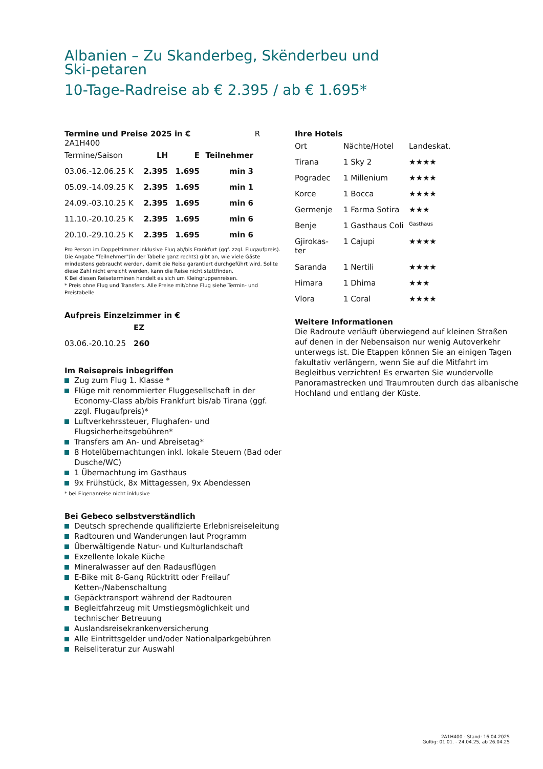Albanien – Zu Skanderbeg, Skënderbeu und Ski-petaren
10-Tage-Radreise ab € 2.395 / ab € 1.695*
Termine und Preise 2025 in € R 2A1H400
| Termine/Saison | LH | E | Teilnehmer |
| 03.06.-12.06.25 K | 2.395 | 1.695 | min 3 |
| 05.09.-14.09.25 K | 2.395 | 1.695 | min 1 |
| 24.09.-03.10.25 K | 2.395 | 1.695 | min 6 |
| 11.10.-20.10.25 K | 2.395 | 1.695 | min 6 |
| 20.10.-29.10.25 K | 2.395 | 1.695 | min 6 |
Pro Person im Doppelzimmer inklusive Flug ab/bis Frankfurt (ggf. zzgl. Flugaufpreis).
Die Angabe "Teilnehmer"(in der Tabelle ganz rechts) gibt an, wie viele Gäste mindestens gebraucht werden, damit die Reise garantiert durchgeführt wird. Sollte diese Zahl nicht erreicht werden, kann die Reise nicht stattfinden.
K Bei diesen Reiseterminen handelt es sich um Kleingruppenreisen.
* Preis ohne Flug und Transfers. Alle Preise mit/ohne Flug siehe Termin- und Preistabelle
Aufpreis Einzelzimmer in €
| | EZ |
| 03.06.-20.10.25 | 260 |
Im Reisepreis inbegriffen
Zug zum Flug 1. Klasse *
Flüge mit renommierter Fluggesellschaft in der Economy-Class ab/bis Frankfurt bis/ab Tirana (ggf. zzgl. Flugaufpreis)*
Luftverkehrssteuer, Flughafen- und Flugsicherheitsgebühren*
Transfers am An- und Abreisetag*
8 Hotelübernachtungen inkl. lokale Steuern (Bad oder Dusche/WC)
1 Übernachtung im Gasthaus
9x Frühstück, 8x Mittagessen, 9x Abendessen
* bei Eigenanreise nicht inklusive
Bei Gebeco selbstverständlich
Deutsch sprechende qualifizierte Erlebnisreiseleitung
Radtouren und Wanderungen laut Programm
Überwältigende Natur- und Kulturlandschaft
Exzellente lokale Küche
Mineralwasser auf den Radausflügen
E-Bike mit 8-Gang Rücktritt oder Freilauf Ketten-/Nabenschaltung
Gepäcktransport während der Radtouren
Begleitfahrzeug mit Umstiegsmöglichkeit und technischer Betreuung
Auslandsreisekrankenversicherung
Alle Eintrittsgelder und/oder Nationalparkgebühren
Reiseliteratur zur Auswahl
Ihre Hotels
| Ort | Nächte/Hotel | Landeskat. |
| Tirana | 1 Sky 2 | ★★★★ |
| Pogradec | 1 Millenium | ★★★★ |
| Korce | 1 Bocca | ★★★★ |
| Germenje | 1 Farma Sotira | ★★★ |
| Benje | 1 Gasthaus Coli | Gasthaus |
| Gjirokas- ter | 1 Cajupi | ★★★★ |
| Saranda | 1 Nertili | ★★★★ |
| Himara | 1 Dhima | ★★★ |
| Vlora | 1 Coral | ★★★★ |
Weitere Informationen
Die Radroute verläuft überwiegend auf kleinen Straßen auf denen in der Nebensaison nur wenig Autoverkehr unterwegs ist. Die Etappen können Sie an einigen Tagen fakultativ verlängern, wenn Sie auf die Mitfahrt im Begleitbus verzichten! Es erwarten Sie wundervolle Panoramastrecken und Traumrouten durch das albanische Hochland und entlang der Küste.
2A1H400 - Stand: 16.04.2025
Gültig: 01.01. - 24.04.25, ab 26.04.25